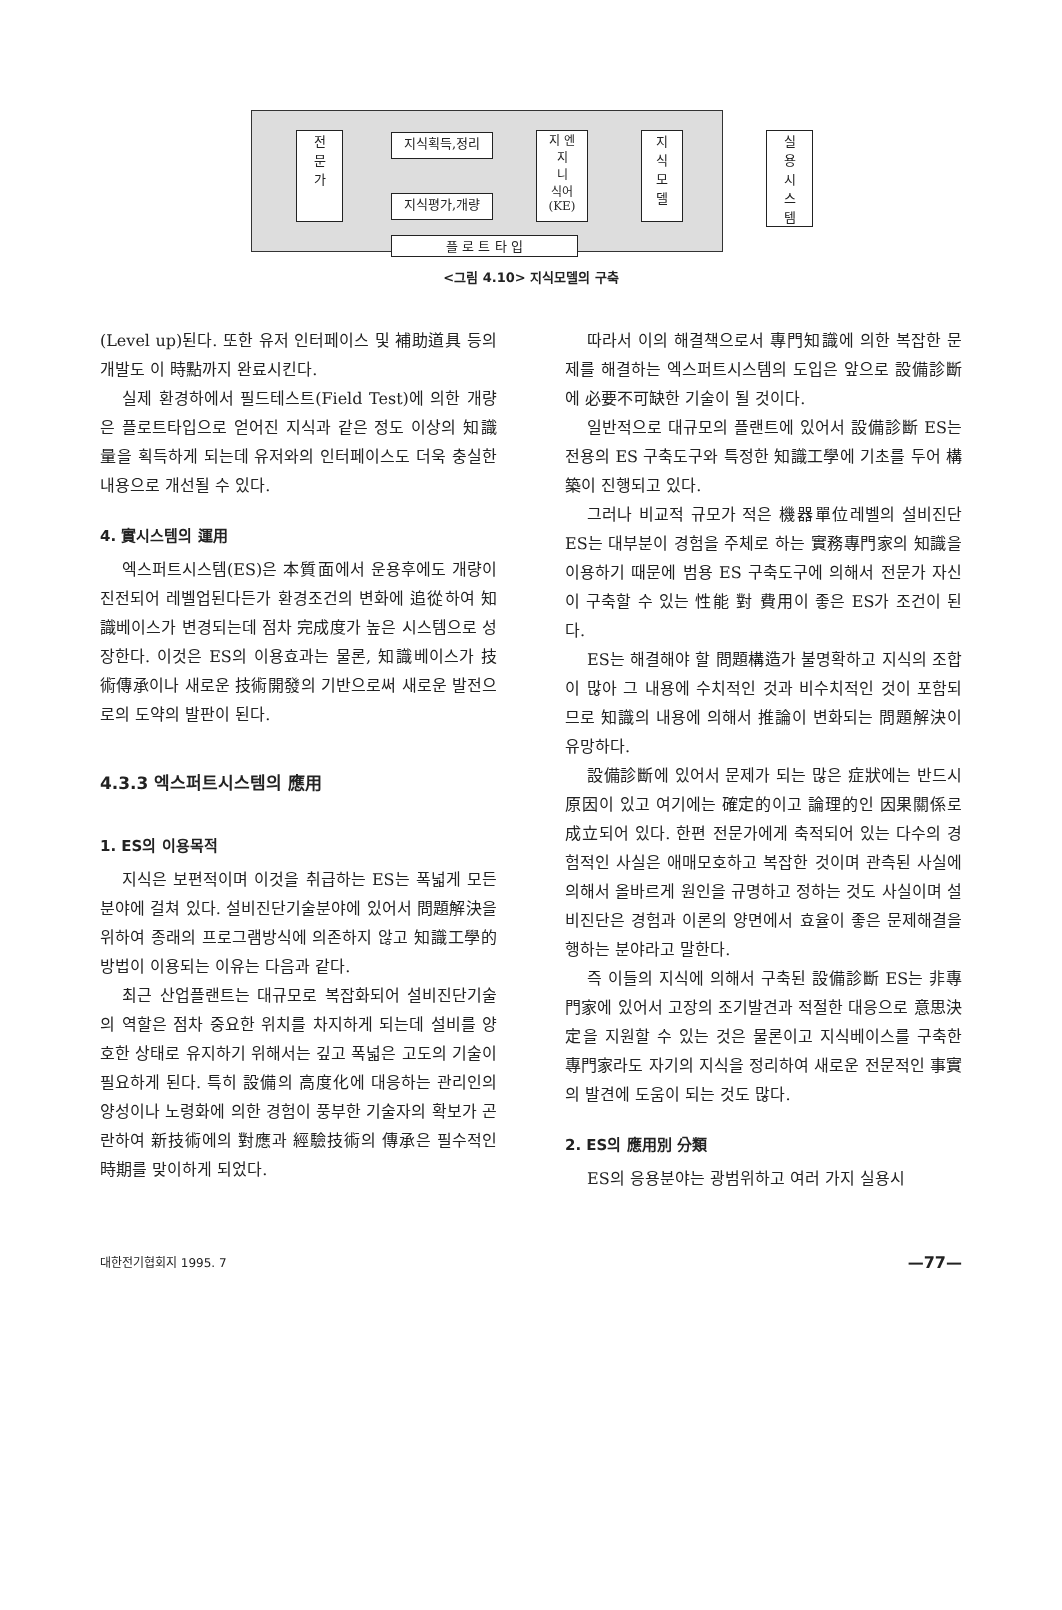전
문
가
지식획득,정리
지식평가,개량
지 엔
지
니
식어
(KE)
지
식
모
델
실
용
시
스
템
플 로 트 타 입
<그림 4.10> 지식모델의 구축
(Level up)된다. 또한 유저 인터페이스 및 補助道具 등의 개발도 이 時點까지 완료시킨다.
실제 환경하에서 필드테스트(Field Test)에 의한 개량은 플로트타입으로 얻어진 지식과 같은 정도 이상의 知識量을 획득하게 되는데 유저와의 인터페이스도 더욱 충실한 내용으로 개선될 수 있다.
4. 實시스템의 運用
엑스퍼트시스템(ES)은 本質面에서 운용후에도 개량이 진전되어 레벨업된다든가 환경조건의 변화에 追從하여 知識베이스가 변경되는데 점차 完成度가 높은 시스템으로 성장한다. 이것은 ES의 이용효과는 물론, 知識베이스가 技術傳承이나 새로운 技術開發의 기반으로써 새로운 발전으로의 도약의 발판이 된다.
4.3.3 엑스퍼트시스템의 應用
1. ES의 이용목적
지식은 보편적이며 이것을 취급하는 ES는 폭넓게 모든 분야에 걸쳐 있다. 설비진단기술분야에 있어서 問題解決을 위하여 종래의 프로그램방식에 의존하지 않고 知識工學的 방법이 이용되는 이유는 다음과 같다.
최근 산업플랜트는 대규모로 복잡화되어 설비진단기술의 역할은 점차 중요한 위치를 차지하게 되는데 설비를 양호한 상태로 유지하기 위해서는 깊고 폭넓은 고도의 기술이 필요하게 된다. 특히 設備의 高度化에 대응하는 관리인의 양성이나 노령화에 의한 경험이 풍부한 기술자의 확보가 곤란하여 新技術에의 對應과 經驗技術의 傳承은 필수적인 時期를 맞이하게 되었다.
따라서 이의 해결책으로서 專門知識에 의한 복잡한 문제를 해결하는 엑스퍼트시스템의 도입은 앞으로 設備診斷에 必要不可缺한 기술이 될 것이다.
일반적으로 대규모의 플랜트에 있어서 設備診斷 ES는 전용의 ES 구축도구와 특정한 知識工學에 기초를 두어 構築이 진행되고 있다.
그러나 비교적 규모가 적은 機器單位레벨의 설비진단 ES는 대부분이 경험을 주체로 하는 實務專門家의 知識을 이용하기 때문에 범용 ES 구축도구에 의해서 전문가 자신이 구축할 수 있는 性能 對 費用이 좋은 ES가 조건이 된다.
ES는 해결해야 할 問題構造가 불명확하고 지식의 조합이 많아 그 내용에 수치적인 것과 비수치적인 것이 포함되므로 知識의 내용에 의해서 推論이 변화되는 問題解決이 유망하다.
設備診斷에 있어서 문제가 되는 많은 症狀에는 반드시 原因이 있고 여기에는 確定的이고 論理的인 因果關係로 成立되어 있다. 한편 전문가에게 축적되어 있는 다수의 경험적인 사실은 애매모호하고 복잡한 것이며 관측된 사실에 의해서 올바르게 원인을 규명하고 정하는 것도 사실이며 설비진단은 경험과 이론의 양면에서 효율이 좋은 문제해결을 행하는 분야라고 말한다.
즉 이들의 지식에 의해서 구축된 設備診斷 ES는 非專門家에 있어서 고장의 조기발견과 적절한 대응으로 意思決定을 지원할 수 있는 것은 물론이고 지식베이스를 구축한 專門家라도 자기의 지식을 정리하여 새로운 전문적인 事實의 발견에 도움이 되는 것도 많다.
2. ES의 應用別 分類
ES의 응용분야는 광범위하고 여러 가지 실용시
대한전기협회지 1995. 7 —77—